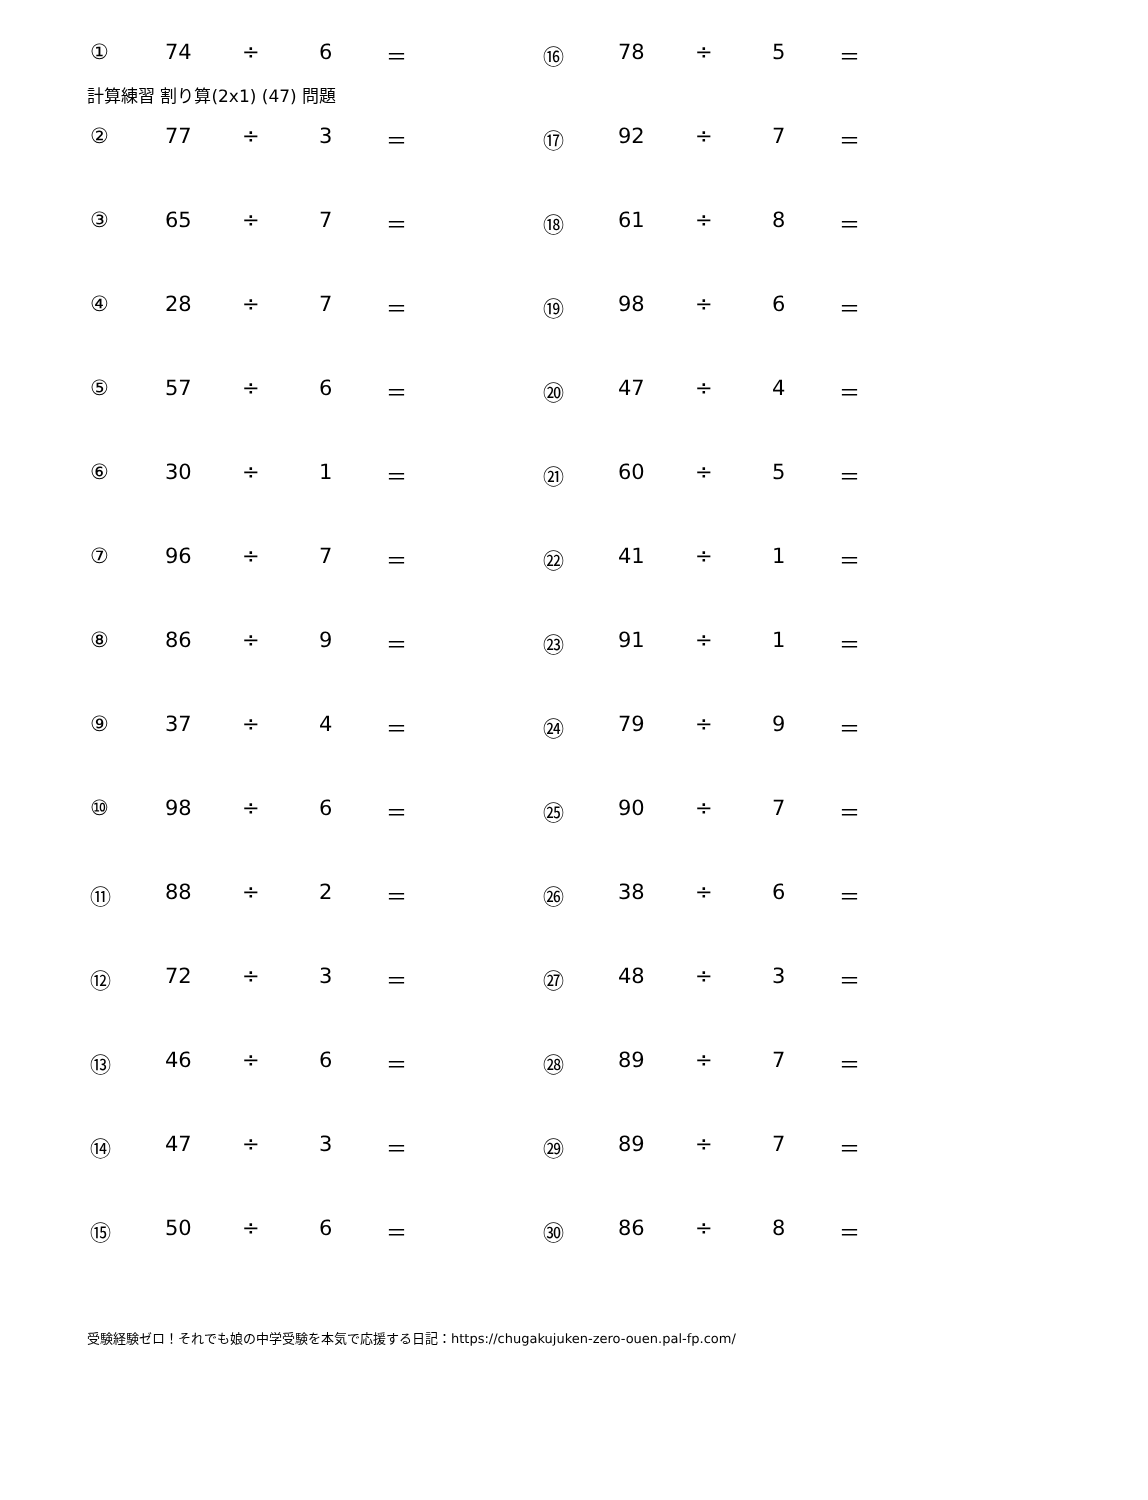計算練習 割り算(2x1) (47) 問題
| ① | 74 | ÷ | 6 | ＝ | ⑯ | 78 | ÷ | 5 | ＝ |
| ② | 77 | ÷ | 3 | ＝ | ⑰ | 92 | ÷ | 7 | ＝ |
| ③ | 65 | ÷ | 7 | ＝ | ⑱ | 61 | ÷ | 8 | ＝ |
| ④ | 28 | ÷ | 7 | ＝ | ⑲ | 98 | ÷ | 6 | ＝ |
| ⑤ | 57 | ÷ | 6 | ＝ | ⑳ | 47 | ÷ | 4 | ＝ |
| ⑥ | 30 | ÷ | 1 | ＝ | ㉑ | 60 | ÷ | 5 | ＝ |
| ⑦ | 96 | ÷ | 7 | ＝ | ㉒ | 41 | ÷ | 1 | ＝ |
| ⑧ | 86 | ÷ | 9 | ＝ | ㉓ | 91 | ÷ | 1 | ＝ |
| ⑨ | 37 | ÷ | 4 | ＝ | ㉔ | 79 | ÷ | 9 | ＝ |
| ⑩ | 98 | ÷ | 6 | ＝ | ㉕ | 90 | ÷ | 7 | ＝ |
| ⑪ | 88 | ÷ | 2 | ＝ | ㉖ | 38 | ÷ | 6 | ＝ |
| ⑫ | 72 | ÷ | 3 | ＝ | ㉗ | 48 | ÷ | 3 | ＝ |
| ⑬ | 46 | ÷ | 6 | ＝ | ㉘ | 89 | ÷ | 7 | ＝ |
| ⑭ | 47 | ÷ | 3 | ＝ | ㉙ | 89 | ÷ | 7 | ＝ |
| ⑮ | 50 | ÷ | 6 | ＝ | ㉚ | 86 | ÷ | 8 | ＝ |
受験経験ゼロ！それでも娘の中学受験を本気で応援する日記：https://chugakujuken-zero-ouen.pal-fp.com/